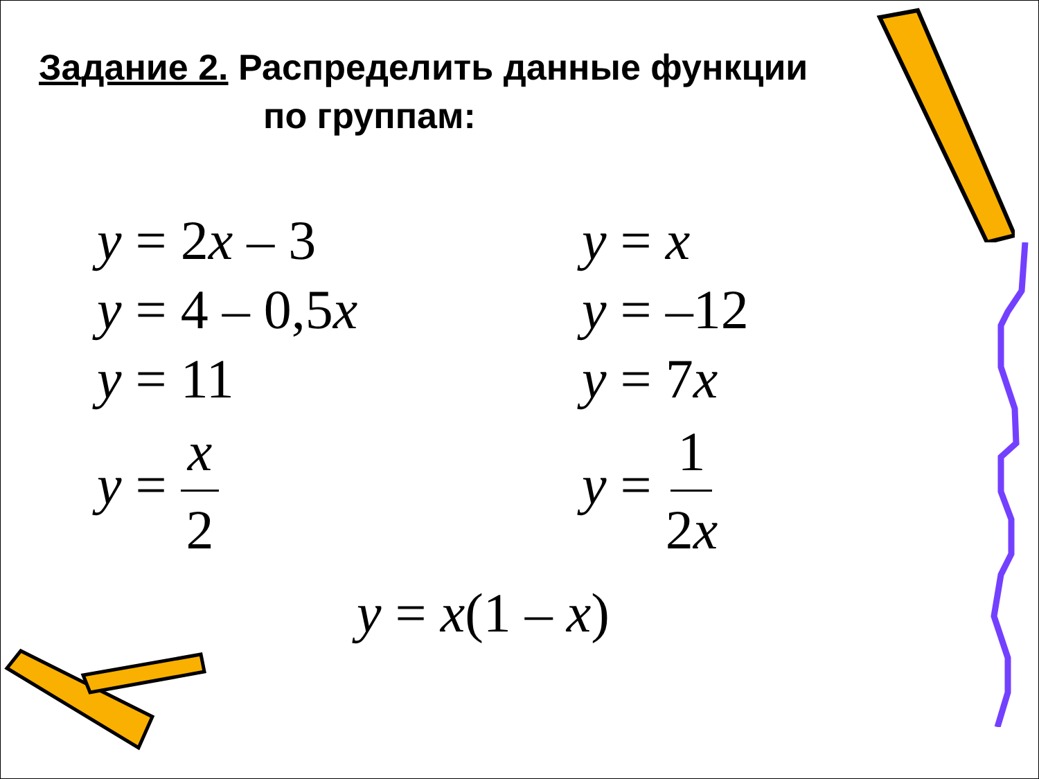Задание 2. Распределить данные функции
по группам:
y = 2x – 3
y = 4 – 0,5x
y = 11
y = x 2
y = x
y = –12
y = 7x
y = 1 2x
y = x(1 – x)